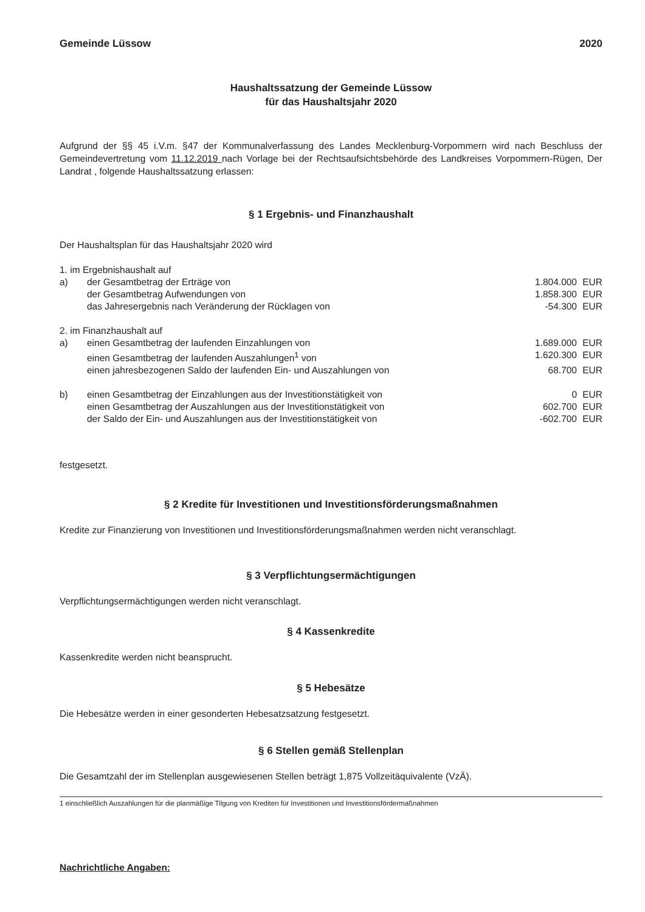Gemeinde Lüssow 2020
Haushaltssatzung der Gemeinde Lüssow
für das Haushaltsjahr 2020
Aufgrund der §§ 45 i.V.m. §47 der Kommunalverfassung des Landes Mecklenburg-Vorpommern wird nach Beschluss der Gemeindevertretung vom 11.12.2019 nach Vorlage bei der Rechtsaufsichtsbehörde des Landkreises Vorpommern-Rügen, Der Landrat , folgende Haushaltssatzung erlassen:
§ 1 Ergebnis- und Finanzhaushalt
Der Haushaltsplan für das Haushaltsjahr 2020 wird
| 1. im Ergebnishaushalt auf | | | |
| a) | der Gesamtbetrag der Erträge von | 1.804.000 | EUR |
| | der Gesamtbetrag Aufwendungen von | 1.858.300 | EUR |
| | das Jahresergebnis nach Veränderung der Rücklagen von | -54.300 | EUR |
| 2. im Finanzhaushalt auf | | | |
| a) | einen Gesamtbetrag der laufenden Einzahlungen von | 1.689.000 | EUR |
| | einen Gesamtbetrag der laufenden Auszahlungen<sup>1</sup> von | 1.620.300 | EUR |
| | einen jahresbezogenen Saldo der laufenden Ein- und Auszahlungen von | 68.700 | EUR |
| b) | einen Gesamtbetrag der Einzahlungen aus der Investitionstätigkeit von | 0 | EUR |
| | einen Gesamtbetrag der Auszahlungen aus der Investitionstätigkeit von | 602.700 | EUR |
| | der Saldo der Ein- und Auszahlungen aus der Investitionstätigkeit von | -602.700 | EUR |
festgesetzt.
§ 2 Kredite für Investitionen und Investitionsförderungsmaßnahmen
Kredite zur Finanzierung von Investitionen und Investitionsförderungsmaßnahmen werden nicht veranschlagt.
§ 3 Verpflichtungsermächtigungen
Verpflichtungsermächtigungen werden nicht veranschlagt.
§ 4 Kassenkredite
Kassenkredite werden nicht beansprucht.
§ 5 Hebesätze
Die Hebesätze werden in einer gesonderten Hebesatzsatzung festgesetzt.
§ 6 Stellen gemäß Stellenplan
Die Gesamtzahl der im Stellenplan ausgewiesenen Stellen beträgt 1,875 Vollzeitäquivalente (VzÄ).
1 einschließlich Auszahlungen für die planmäßige Tilgung von Krediten für Investitionen und Investitionsfördermaßnahmen
Nachrichtliche Angaben: